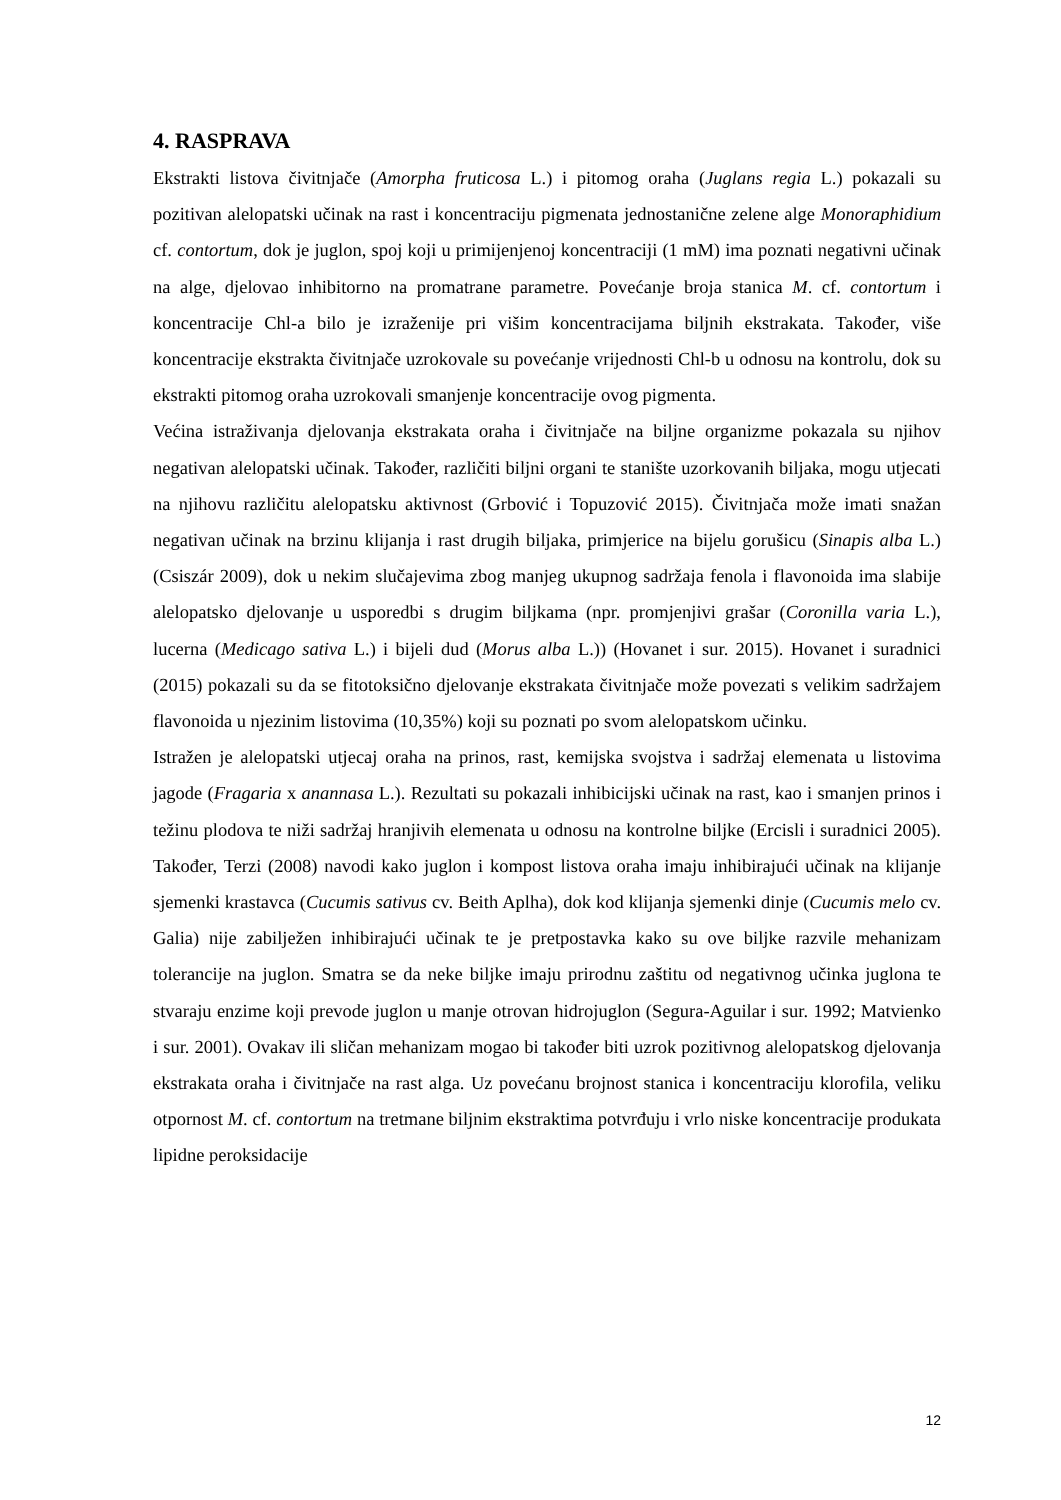4. RASPRAVA
Ekstrakti listova čivitnjače (Amorpha fruticosa L.) i pitomog oraha (Juglans regia L.) pokazali su pozitivan alelopatski učinak na rast i koncentraciju pigmenata jednostanične zelene alge Monoraphidium cf. contortum, dok je juglon, spoj koji u primijenjenoj koncentraciji (1 mM) ima poznati negativni učinak na alge, djelovao inhibitorno na promatrane parametre. Povećanje broja stanica M. cf. contortum i koncentracije Chl-a bilo je izraženije pri višim koncentracijama biljnih ekstrakata. Također, više koncentracije ekstrakta čivitnjače uzrokovale su povećanje vrijednosti Chl-b u odnosu na kontrolu, dok su ekstrakti pitomog oraha uzrokovali smanjenje koncentracije ovog pigmenta.
Većina istraživanja djelovanja ekstrakata oraha i čivitnjače na biljne organizme pokazala su njihov negativan alelopatski učinak. Također, različiti biljni organi te stanište uzorkovanih biljaka, mogu utjecati na njihovu različitu alelopatsku aktivnost (Grbović i Topuzović 2015). Čivitnjača može imati snažan negativan učinak na brzinu klijanja i rast drugih biljaka, primjerice na bijelu gorušicu (Sinapis alba L.) (Csiszár 2009), dok u nekim slučajevima zbog manjeg ukupnog sadržaja fenola i flavonoida ima slabije alelopatsko djelovanje u usporedbi s drugim biljkama (npr. promjenjivi grašar (Coronilla varia L.), lucerna (Medicago sativa L.) i bijeli dud (Morus alba L.)) (Hovanet i sur. 2015). Hovanet i suradnici (2015) pokazali su da se fitotoksično djelovanje ekstrakata čivitnjače može povezati s velikim sadržajem flavonoida u njezinim listovima (10,35%) koji su poznati po svom alelopatskom učinku.
Istražen je alelopatski utjecaj oraha na prinos, rast, kemijska svojstva i sadržaj elemenata u listovima jagode (Fragaria x anannasa L.). Rezultati su pokazali inhibicijski učinak na rast, kao i smanjen prinos i težinu plodova te niži sadržaj hranjivih elemenata u odnosu na kontrolne biljke (Ercisli i suradnici 2005). Također, Terzi (2008) navodi kako juglon i kompost listova oraha imaju inhibirajući učinak na klijanje sjemenki krastavca (Cucumis sativus cv. Beith Aplha), dok kod klijanja sjemenki dinje (Cucumis melo cv. Galia) nije zabilježen inhibirajući učinak te je pretpostavka kako su ove biljke razvile mehanizam tolerancije na juglon. Smatra se da neke biljke imaju prirodnu zaštitu od negativnog učinka juglona te stvaraju enzime koji prevode juglon u manje otrovan hidrojuglon (Segura-Aguilar i sur. 1992; Matvienko i sur. 2001). Ovakav ili sličan mehanizam mogao bi također biti uzrok pozitivnog alelopatskog djelovanja ekstrakata oraha i čivitnjače na rast alga. Uz povećanu brojnost stanica i koncentraciju klorofila, veliku otpornost M. cf. contortum na tretmane biljnim ekstraktima potvrđuju i vrlo niske koncentracije produkata lipidne peroksidacije
12